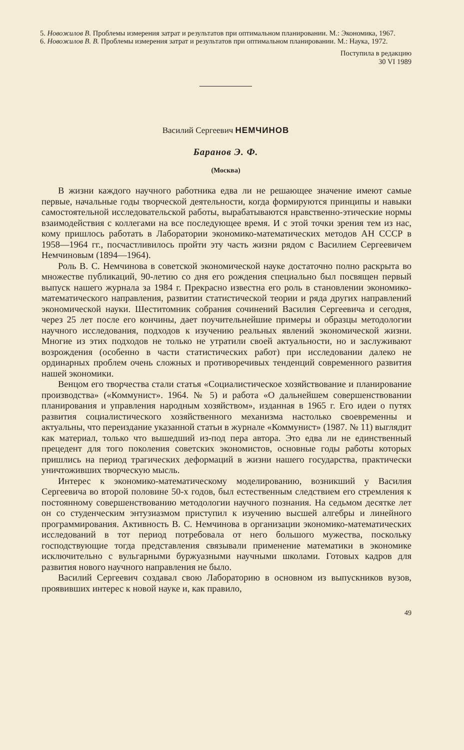5. Новожилов В. Проблемы измерения затрат и результатов при оптимальном планировании. М.: Экономика, 1967.
6. Новожилов В. В. Проблемы измерения затрат и результатов при оптимальном планировании. М.: Наука, 1972.
Поступила в редакцию
30 VI 1989
Василий Сергеевич НЕМЧИНОВ
Баранов Э. Ф.
(Москва)
В жизни каждого научного работника едва ли не решающее значение имеют самые первые, начальные годы творческой деятельности, когда формируются принципы и навыки самостоятельной исследовательской работы, вырабатываются нравственно-этические нормы взаимодействия с коллегами на все последующее время. И с этой точки зрения тем из нас, кому пришлось работать в Лаборатории экономико-математических методов АН СССР в 1958—1964 гг., посчастливилось пройти эту часть жизни рядом с Василием Сергеевичем Немчиновым (1894—1964).
Роль В. С. Немчинова в советской экономической науке достаточно полно раскрыта во множестве публикаций, 90-летию со дня его рождения специально был посвящен первый выпуск нашего журнала за 1984 г. Прекрасно известна его роль в становлении экономико-математического направления, развитии статистической теории и ряда других направлений экономической науки. Шеститомник собрания сочинений Василия Сергеевича и сегодня, через 25 лет после его кончины, дает поучительнейшие примеры и образцы методологии научного исследования, подходов к изучению реальных явлений экономической жизни. Многие из этих подходов не только не утратили своей актуальности, но и заслуживают возрождения (особенно в части статистических работ) при исследовании далеко не ординарных проблем очень сложных и противоречивых тенденций современного развития нашей экономики.
Венцом его творчества стали статья «Социалистическое хозяйствование и планирование производства» («Коммунист». 1964. № 5) и работа «О дальнейшем совершенствовании планирования и управления народным хозяйством», изданная в 1965 г. Его идеи о путях развития социалистического хозяйственного механизма настолько своевременны и актуальны, что переиздание указанной статьи в журнале «Коммунист» (1987. № 11) выглядит как материал, только что вышедший из-под пера автора. Это едва ли не единственный прецедент для того поколения советских экономистов, основные годы работы которых пришлись на период трагических деформаций в жизни нашего государства, практически уничтоживших творческую мысль.
Интерес к экономико-математическому моделированию, возникший у Василия Сергеевича во второй половине 50-х годов, был естественным следствием его стремления к постоянному совершенствованию методологии научного познания. На седьмом десятке лет он со студенческим энтузиазмом приступил к изучению высшей алгебры и линейного программирования. Активность В. С. Немчинова в организации экономико-математических исследований в тот период потребовала от него большого мужества, поскольку господствующие тогда представления связывали применение математики в экономике исключительно с вульгарными буржуазными научными школами. Готовых кадров для развития нового научного направления не было.
Василий Сергеевич создавал свою Лабораторию в основном из выпускников вузов, проявивших интерес к новой науке и, как правило,
49